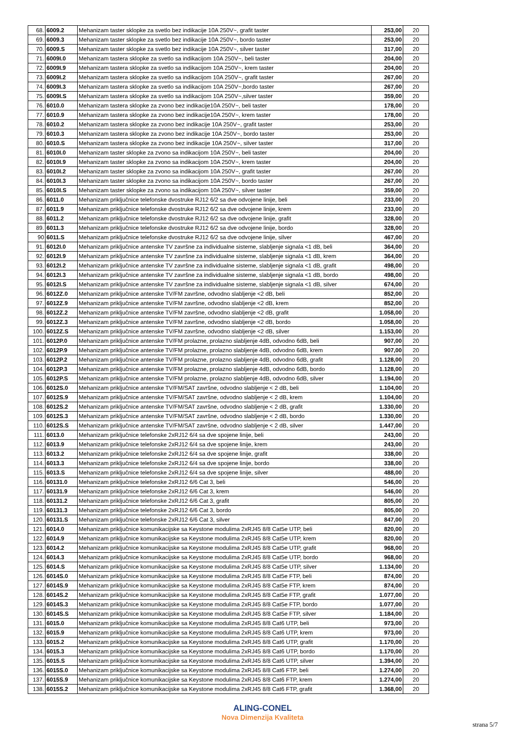| 68. | 6009.2 | Mehanizam taster sklopke za svetlo bez indikacije 10A 250V~, grafit taster | 253,00 | 20 |
| 69. | 6009.3 | Mehanizam taster sklopke za svetlo bez indikacije 10A 250V~, bordo taster | 253,00 | 20 |
| 70. | 6009.S | Mehanizam taster sklopke za svetlo bez indikacije 10A 250V~, silver taster | 317,00 | 20 |
| 71. | 6009I.0 | Mehanizam tastera sklopke za svetlo sa indikacijom 10A 250V~, beli taster | 204,00 | 20 |
| 72. | 6009I.9 | Mehanizam tastera sklopke za svetlo sa indikacijom 10A 250V~, krem taster | 204,00 | 20 |
| 73. | 6009I.2 | Mehanizam tastera sklopke za svetlo sa indikacijom 10A 250V~, grafit taster | 267,00 | 20 |
| 74. | 6009I.3 | Mehanizam tastera sklopke za svetlo sa indikacijom 10A 250V~,bordo taster | 267,00 | 20 |
| 75. | 6009I.S | Mehanizam tastera sklopke za svetlo sa indikacijom 10A 250V~,silver taster | 359,00 | 20 |
| 76. | 6010.0 | Mehanizam tastera sklopke za zvono bez indikacije10A 250V~, beli taster | 178,00 | 20 |
| 77. | 6010.9 | Mehanizam tastera sklopke za zvono bez indikacije10A 250V~, krem taster | 178,00 | 20 |
| 78. | 6010.2 | Mehanizam tastera sklopke za zvono bez indikacije 10A 250V~, grafit taster | 253,00 | 20 |
| 79. | 6010.3 | Mehanizam tastera sklopke za zvono bez indikacije 10A 250V~, bordo taster | 253,00 | 20 |
| 80. | 6010.S | Mehanizam tastera sklopke za zvono bez indikacije 10A 250V~, silver taster | 317,00 | 20 |
| 81. | 6010I.0 | Mehanizam taster sklopke za zvono sa indikacijom 10A 250V~, beli taster | 204,00 | 20 |
| 82. | 6010I.9 | Mehanizam taster sklopke za zvono sa indikacijom 10A 250V~, krem taster | 204,00 | 20 |
| 83. | 6010I.2 | Mehanizam taster sklopke za zvono sa indikacijom 10A 250V~, grafit taster | 267,00 | 20 |
| 84. | 6010I.3 | Mehanizam taster sklopke za zvono sa indikacijom 10A 250V~, bordo taster | 267,00 | 20 |
| 85. | 6010I.S | Mehanizam taster sklopke za zvono sa indikacijom 10A 250V~, silver taster | 359,00 | 20 |
| 86. | 6011.0 | Mehanizam priključnice telefonske dvostruke RJ12 6/2 sa dve odvojene linije, beli | 233,00 | 20 |
| 87. | 6011.9 | Mehanizam priključnice telefonske dvostruke RJ12 6/2 sa dve odvojene linije, krem | 233,00 | 20 |
| 88. | 6011.2 | Mehanizam priključnice telefonske dvostruke RJ12 6/2 sa dve odvojene linije, grafit | 328,00 | 20 |
| 89. | 6011.3 | Mehanizam priključnice telefonske dvostruke RJ12 6/2 sa dve odvojene linije, bordo | 328,00 | 20 |
| 90 | 6011.S | Mehanizam priključnice telefonske dvostruke RJ12 6/2 sa dve odvojene linije, silver | 467,00 | 20 |
| 91. | 6012I.0 | Mehanizam priključnice antenske TV završne za individualne sisteme, slabljenje signala <1 dB, beli | 364,00 | 20 |
| 92. | 6012I.9 | Mehanizam priključnice antenske TV završne za individualne sisteme, slabljenje signala <1 dB, krem | 364,00 | 20 |
| 93. | 6012I.2 | Mehanizam priključnice antenske TV završne za individualne sisteme, slabljenje signala <1 dB, grafit | 498,00 | 20 |
| 94. | 6012I.3 | Mehanizam priključnice antenske TV završne za individualne sisteme, slabljenje signala <1 dB, bordo | 498,00 | 20 |
| 95. | 6012I.S | Mehanizam priključnice antenske TV završne za individualne sisteme, slabljenje signala <1 dB, silver | 674,00 | 20 |
| 96. | 6012Z.0 | Mehanizam priključnice antenske TV/FM završne, odvodno slabljenje <2 dB, beli | 852,00 | 20 |
| 97. | 6012Z.9 | Mehanizam priključnice antenske TV/FM završne, odvodno slabljenje <2 dB, krem | 852,00 | 20 |
| 98. | 6012Z.2 | Mehanizam priključnice antenske TV/FM završne, odvodno slabljenje <2 dB, grafit | 1.058,00 | 20 |
| 99. | 6012Z.3 | Mehanizam priključnice antenske TV/FM završne, odvodno slabljenje <2 dB, bordo | 1.058,00 | 20 |
| 100. | 6012Z.S | Mehanizam priključnice antenske TV/FM završne, odvodno slabljenje <2 dB, silver | 1.153,00 | 20 |
| 101. | 6012P.0 | Mehanizam priključnice antenske TV/FM prolazne, prolazno slabljenje 4dB, odvodno 6dB, beli | 907,00 | 20 |
| 102. | 6012P.9 | Mehanizam priključnice antenske TV/FM prolazne, prolazno slabljenje 4dB, odvodno 6dB, krem | 907,00 | 20 |
| 103. | 6012P.2 | Mehanizam priključnice antenske TV/FM prolazne, prolazno slabljenje 4dB, odvodno 6dB, grafit | 1.128,00 | 20 |
| 104. | 6012P.3 | Mehanizam priključnice antenske TV/FM prolazne, prolazno slabljenje 4dB, odvodno 6dB, bordo | 1.128,00 | 20 |
| 105. | 6012P.S | Mehanizam priključnice antenske TV/FM prolazne, prolazno slabljenje 4dB, odvodno 6dB, silver | 1.194,00 | 20 |
| 106. | 6012S.0 | Mehanizam priključnice antenske TV/FM/SAT završne, odvodno slabljenje < 2 dB, beli | 1.104,00 | 20 |
| 107. | 6012S.9 | Mehanizam priključnice antenske TV/FM/SAT završne, odvodno slabljenje < 2 dB, krem | 1.104,00 | 20 |
| 108. | 6012S.2 | Mehanizam priključnice antenske TV/FM/SAT završne, odvodno slabljenje < 2 dB, grafit | 1.330,00 | 20 |
| 109. | 6012S.3 | Mehanizam priključnice antenske TV/FM/SAT završne, odvodno slabljenje < 2 dB, bordo | 1.330,00 | 20 |
| 110. | 6012S.S | Mehanizam priključnice antenske TV/FM/SAT završne, odvodno slabljenje < 2 dB, silver | 1.447,00 | 20 |
| 111. | 6013.0 | Mehanizam priključnice telefonske 2xRJ12 6/4 sa dve spojene linije, beli | 243,00 | 20 |
| 112. | 6013.9 | Mehanizam priključnice telefonske 2xRJ12 6/4 sa dve spojene linije, krem | 243,00 | 20 |
| 113. | 6013.2 | Mehanizam priključnice telefonske 2xRJ12 6/4 sa dve spojene linije, grafit | 338,00 | 20 |
| 114. | 6013.3 | Mehanizam priključnice telefonske 2xRJ12 6/4 sa dve spojene linije, bordo | 338,00 | 20 |
| 115. | 6013.S | Mehanizam priključnice telefonske 2xRJ12 6/4 sa dve spojene linije, silver | 488,00 | 20 |
| 116. | 60131.0 | Mehanizam priključnice telefonske 2xRJ12 6/6 Cat 3, beli | 546,00 | 20 |
| 117. | 60131.9 | Mehanizam priključnice telefonske 2xRJ12 6/6 Cat 3, krem | 546,00 | 20 |
| 118. | 60131.2 | Mehanizam priključnice telefonske 2xRJ12 6/6 Cat 3, grafit | 805,00 | 20 |
| 119. | 60131.3 | Mehanizam priključnice telefonske 2xRJ12 6/6 Cat 3, bordo | 805,00 | 20 |
| 120. | 60131.S | Mehanizam priključnice telefonske 2xRJ12 6/6 Cat 3, silver | 847,00 | 20 |
| 121. | 6014.0 | Mehanizam priključnice komunikacijske sa Keystone modulima 2xRJ45 8/8 Cat5e UTP, beli | 820,00 | 20 |
| 122. | 6014.9 | Mehanizam priključnice komunikacijske sa Keystone modulima 2xRJ45 8/8 Cat5e UTP, krem | 820,00 | 20 |
| 123. | 6014.2 | Mehanizam priključnice komunikacijske sa Keystone modulima 2xRJ45 8/8 Cat5e UTP, grafit | 968,00 | 20 |
| 124. | 6014.3 | Mehanizam priključnice komunikacijske sa Keystone modulima 2xRJ45 8/8 Cat5e UTP, bordo | 968,00 | 20 |
| 125. | 6014.S | Mehanizam priključnice komunikacijske sa Keystone modulima 2xRJ45 8/8 Cat5e UTP, silver | 1.134,00 | 20 |
| 126. | 6014S.0 | Mehanizam priključnice komunikacijske sa Keystone modulima 2xRJ45 8/8 Cat5e FTP, beli | 874,00 | 20 |
| 127. | 6014S.9 | Mehanizam priključnice komunikacijske sa Keystone modulima 2xRJ45 8/8 Cat5e FTP, krem | 874,00 | 20 |
| 128. | 6014S.2 | Mehanizam priključnice komunikacijske sa Keystone modulima 2xRJ45 8/8 Cat5e FTP, grafit | 1.077,00 | 20 |
| 129. | 6014S.3 | Mehanizam priključnice komunikacijske sa Keystone modulima 2xRJ45 8/8 Cat5e FTP, bordo | 1.077,00 | 20 |
| 130. | 6014S.S | Mehanizam priključnice komunikacijske sa Keystone modulima 2xRJ45 8/8 Cat5e FTP, silver | 1.184,00 | 20 |
| 131. | 6015.0 | Mehanizam priključnice komunikacijske sa Keystone modulima 2xRJ45 8/8 Cat6 UTP, beli | 973,00 | 20 |
| 132. | 6015.9 | Mehanizam priključnice komunikacijske sa Keystone modulima 2xRJ45 8/8 Cat6 UTP, krem | 973,00 | 20 |
| 133. | 6015.2 | Mehanizam priključnice komunikacijske sa Keystone modulima 2xRJ45 8/8 Cat6 UTP, grafit | 1.170,00 | 20 |
| 134. | 6015.3 | Mehanizam priključnice komunikacijske sa Keystone modulima 2xRJ45 8/8 Cat6 UTP, bordo | 1.170,00 | 20 |
| 135. | 6015.S | Mehanizam priključnice komunikacijske sa Keystone modulima 2xRJ45 8/8 Cat6 UTP, silver | 1.394,00 | 20 |
| 136. | 6015S.0 | Mehanizam priključnice komunikacijske sa Keystone modulima 2xRJ45 8/8 Cat6 FTP, beli | 1.274,00 | 20 |
| 137. | 6015S.9 | Mehanizam priključnice komunikacijske sa Keystone modulima 2xRJ45 8/8 Cat6 FTP, krem | 1.274,00 | 20 |
| 138. | 6015S.2 | Mehanizam priključnice komunikacijske sa Keystone modulima 2xRJ45 8/8 Cat6 FTP, grafit | 1.368,00 | 20 |
ALING-CONEL
Nova Dimenzija Kvaliteta
strana 5/7